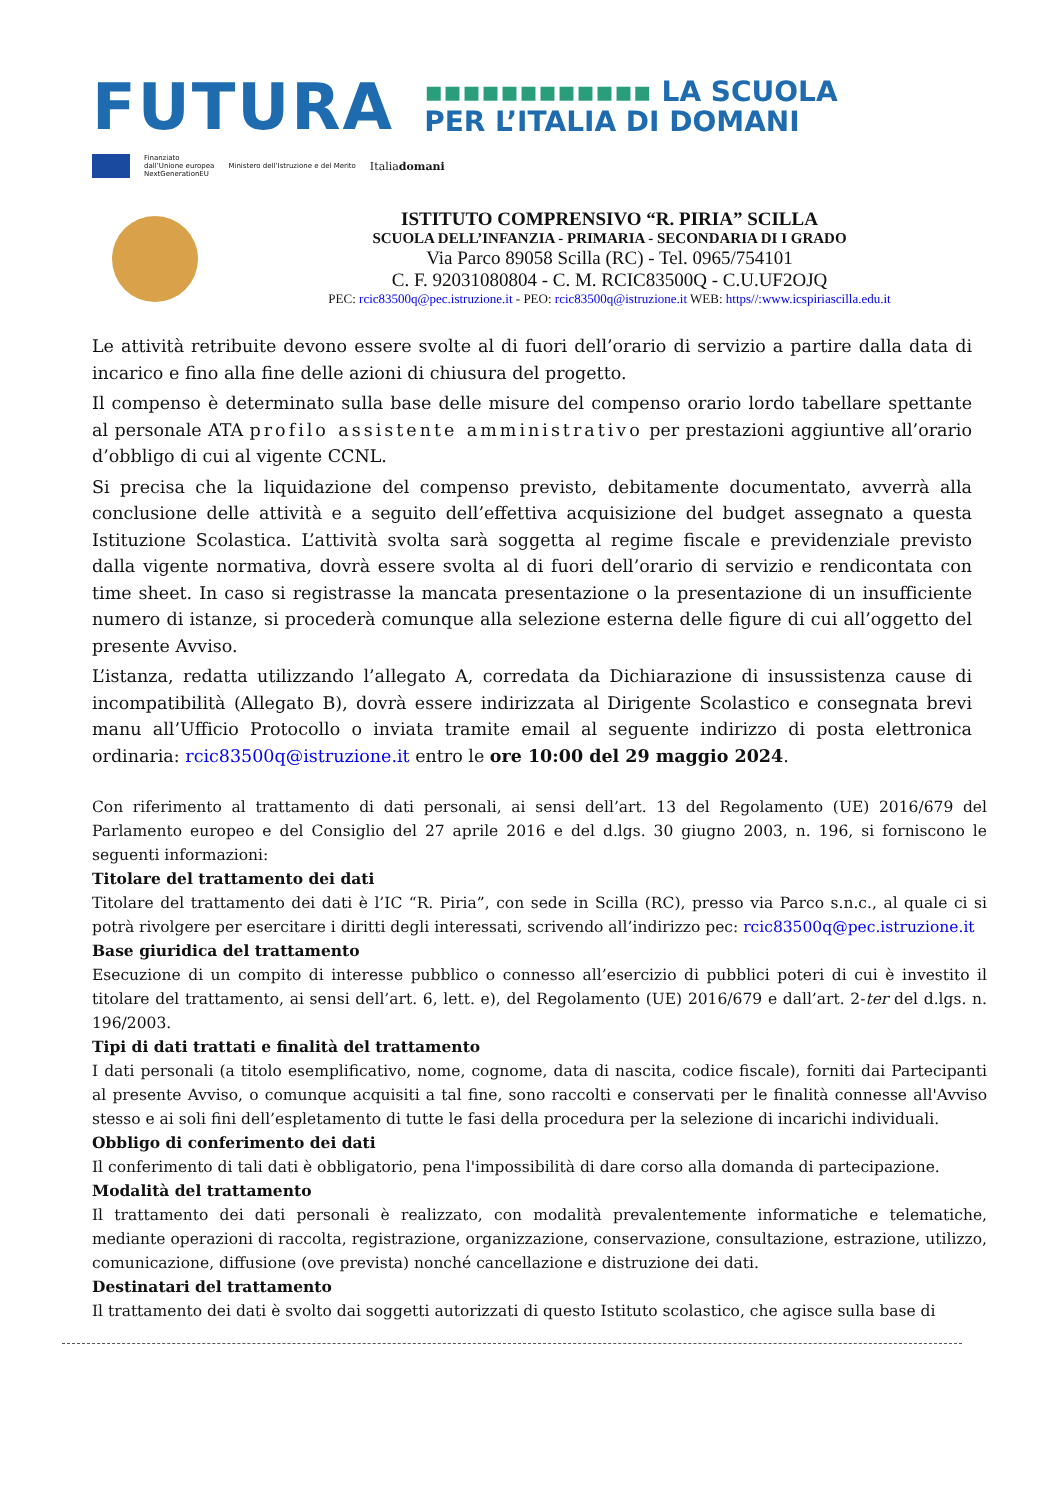FUTURA
▪▪▪▪▪▪▪▪▪▪▪▪ LA SCUOLA
PER L’ITALIA DI DOMANI
Finanziato
dall’Unione europea
NextGenerationEU
Ministero dell’Istruzione e del Merito
Italiadomani
ISTITUTO COMPRENSIVO “R. PIRIA” SCILLA
SCUOLA DELL’INFANZIA - PRIMARIA - SECONDARIA DI I GRADO
Via Parco 89058 Scilla (RC) - Tel. 0965/754101
C. F. 92031080804 - C. M. RCIC83500Q - C.U.UF2OJQ
PEC: rcic83500q@pec.istruzione.it - PEO: rcic83500q@istruzione.it WEB: https//:www.icspiriascilla.edu.it
Le attività retribuite devono essere svolte al di fuori dell’orario di servizio a partire dalla data di incarico e fino alla fine delle azioni di chiusura del progetto.
Il compenso è determinato sulla base delle misure del compenso orario lordo tabellare spettante al personale ATA profilo assistente amministrativo per prestazioni aggiuntive all’orario d’obbligo di cui al vigente CCNL.
Si precisa che la liquidazione del compenso previsto, debitamente documentato, avverrà alla conclusione delle attività e a seguito dell’effettiva acquisizione del budget assegnato a questa Istituzione Scolastica. L’attività svolta sarà soggetta al regime fiscale e previdenziale previsto dalla vigente normativa, dovrà essere svolta al di fuori dell’orario di servizio e rendicontata con time sheet. In caso si registrasse la mancata presentazione o la presentazione di un insufficiente numero di istanze, si procederà comunque alla selezione esterna delle figure di cui all’oggetto del presente Avviso.
L’istanza, redatta utilizzando l’allegato A, corredata da Dichiarazione di insussistenza cause di incompatibilità (Allegato B), dovrà essere indirizzata al Dirigente Scolastico e consegnata brevi manu all’Ufficio Protocollo o inviata tramite email al seguente indirizzo di posta elettronica ordinaria: rcic83500q@istruzione.it entro le ore 10:00 del 29 maggio 2024.
Con riferimento al trattamento di dati personali, ai sensi dell’art. 13 del Regolamento (UE) 2016/679 del Parlamento europeo e del Consiglio del 27 aprile 2016 e del d.lgs. 30 giugno 2003, n. 196, si forniscono le seguenti informazioni:
Titolare del trattamento dei dati
Titolare del trattamento dei dati è l’IC “R. Piria”, con sede in Scilla (RC), presso via Parco s.n.c., al quale ci si potrà rivolgere per esercitare i diritti degli interessati, scrivendo all’indirizzo pec: rcic83500q@pec.istruzione.it
Base giuridica del trattamento
Esecuzione di un compito di interesse pubblico o connesso all’esercizio di pubblici poteri di cui è investito il titolare del trattamento, ai sensi dell’art. 6, lett. e), del Regolamento (UE) 2016/679 e dall’art. 2-ter del d.lgs. n. 196/2003.
Tipi di dati trattati e finalità del trattamento
I dati personali (a titolo esemplificativo, nome, cognome, data di nascita, codice fiscale), forniti dai Partecipanti al presente Avviso, o comunque acquisiti a tal fine, sono raccolti e conservati per le finalità connesse all'Avviso stesso e ai soli fini dell’espletamento di tutte le fasi della procedura per la selezione di incarichi individuali.
Obbligo di conferimento dei dati
Il conferimento di tali dati è obbligatorio, pena l'impossibilità di dare corso alla domanda di partecipazione.
Modalità del trattamento
Il trattamento dei dati personali è realizzato, con modalità prevalentemente informatiche e telematiche, mediante operazioni di raccolta, registrazione, organizzazione, conservazione, consultazione, estrazione, utilizzo, comunicazione, diffusione (ove prevista) nonché cancellazione e distruzione dei dati.
Destinatari del trattamento
Il trattamento dei dati è svolto dai soggetti autorizzati di questo Istituto scolastico, che agisce sulla base di